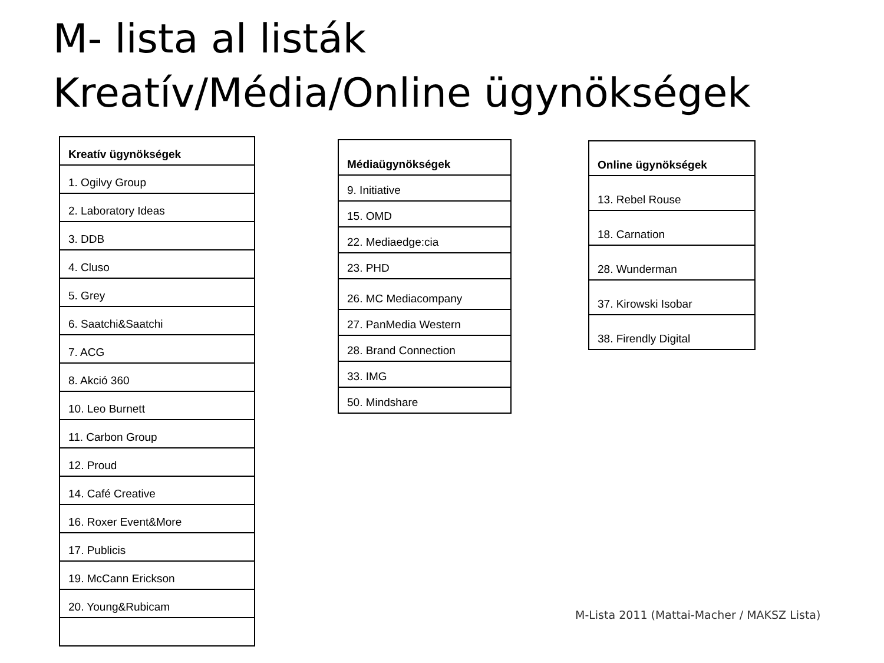M- lista al listák
Kreatív/Média/Online ügynökségek
| Kreatív ügynökségek |
| --- |
| 1. Ogilvy Group |
| 2. Laboratory Ideas |
| 3. DDB |
| 4. Cluso |
| 5. Grey |
| 6. Saatchi&Saatchi |
| 7. ACG |
| 8. Akció 360 |
| 10. Leo Burnett |
| 11. Carbon Group |
| 12. Proud |
| 14. Café Creative |
| 16. Roxer Event&More |
| 17. Publicis |
| 19. McCann Erickson |
| 20. Young&Rubicam |
| Médiaügynökségek |
| --- |
| 9. Initiative |
| 15. OMD |
| 22. Mediaedge:cia |
| 23. PHD |
| 26. MC Mediacompany |
| 27. PanMedia Western |
| 28. Brand Connection |
| 33. IMG |
| 50. Mindshare |
| Online ügynökségek |
| --- |
| 13. Rebel Rouse |
| 18. Carnation |
| 28. Wunderman |
| 37. Kirowski Isobar |
| 38. Firendly Digital |
M-Lista 2011 (Mattai-Macher / MAKSZ Lista)